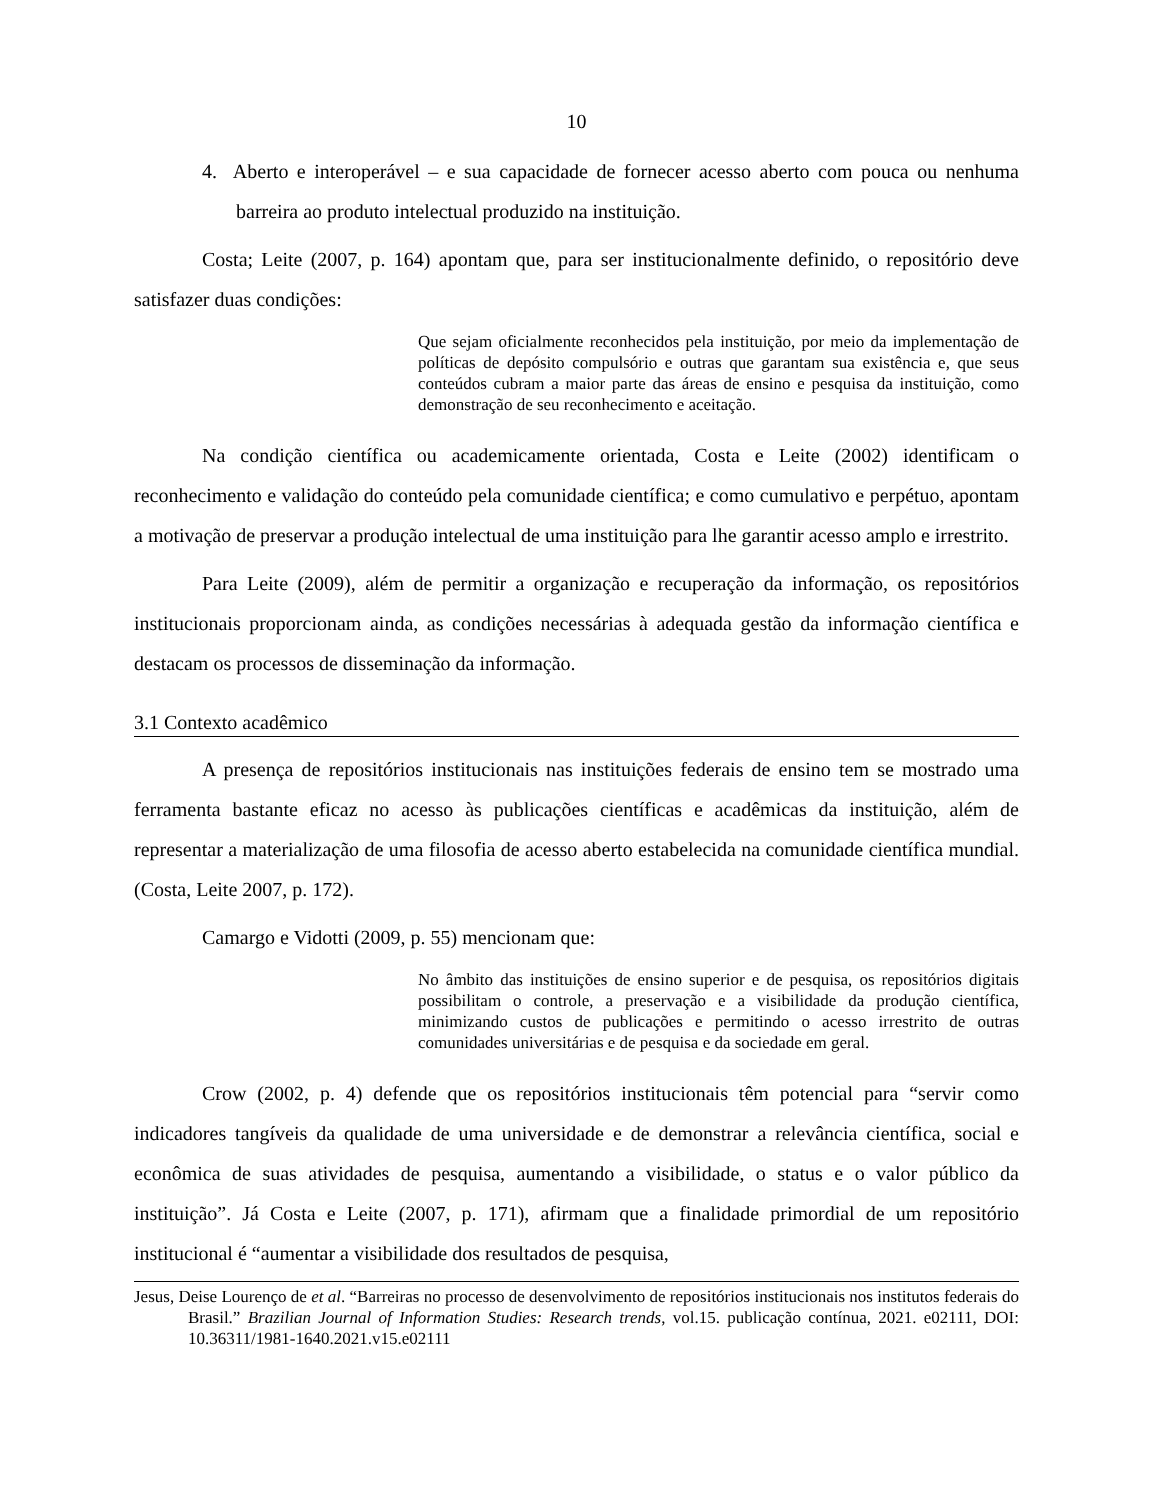10
4. Aberto e interoperável – e sua capacidade de fornecer acesso aberto com pouca ou nenhuma barreira ao produto intelectual produzido na instituição.
Costa; Leite (2007, p. 164) apontam que, para ser institucionalmente definido, o repositório deve satisfazer duas condições:
Que sejam oficialmente reconhecidos pela instituição, por meio da implementação de políticas de depósito compulsório e outras que garantam sua existência e, que seus conteúdos cubram a maior parte das áreas de ensino e pesquisa da instituição, como demonstração de seu reconhecimento e aceitação.
Na condição científica ou academicamente orientada, Costa e Leite (2002) identificam o reconhecimento e validação do conteúdo pela comunidade científica; e como cumulativo e perpétuo, apontam a motivação de preservar a produção intelectual de uma instituição para lhe garantir acesso amplo e irrestrito.
Para Leite (2009), além de permitir a organização e recuperação da informação, os repositórios institucionais proporcionam ainda, as condições necessárias à adequada gestão da informação científica e destacam os processos de disseminação da informação.
3.1 Contexto acadêmico
A presença de repositórios institucionais nas instituições federais de ensino tem se mostrado uma ferramenta bastante eficaz no acesso às publicações científicas e acadêmicas da instituição, além de representar a materialização de uma filosofia de acesso aberto estabelecida na comunidade científica mundial. (Costa, Leite 2007, p. 172).
Camargo e Vidotti (2009, p. 55) mencionam que:
No âmbito das instituições de ensino superior e de pesquisa, os repositórios digitais possibilitam o controle, a preservação e a visibilidade da produção científica, minimizando custos de publicações e permitindo o acesso irrestrito de outras comunidades universitárias e de pesquisa e da sociedade em geral.
Crow (2002, p. 4) defende que os repositórios institucionais têm potencial para “servir como indicadores tangíveis da qualidade de uma universidade e de demonstrar a relevância científica, social e econômica de suas atividades de pesquisa, aumentando a visibilidade, o status e o valor público da instituição”. Já Costa e Leite (2007, p. 171), afirmam que a finalidade primordial de um repositório institucional é “aumentar a visibilidade dos resultados de pesquisa,
Jesus, Deise Lourenço de et al. “Barreiras no processo de desenvolvimento de repositórios institucionais nos institutos federais do Brasil.” Brazilian Journal of Information Studies: Research trends, vol.15. publicação contínua, 2021. e02111, DOI: 10.36311/1981-1640.2021.v15.e02111